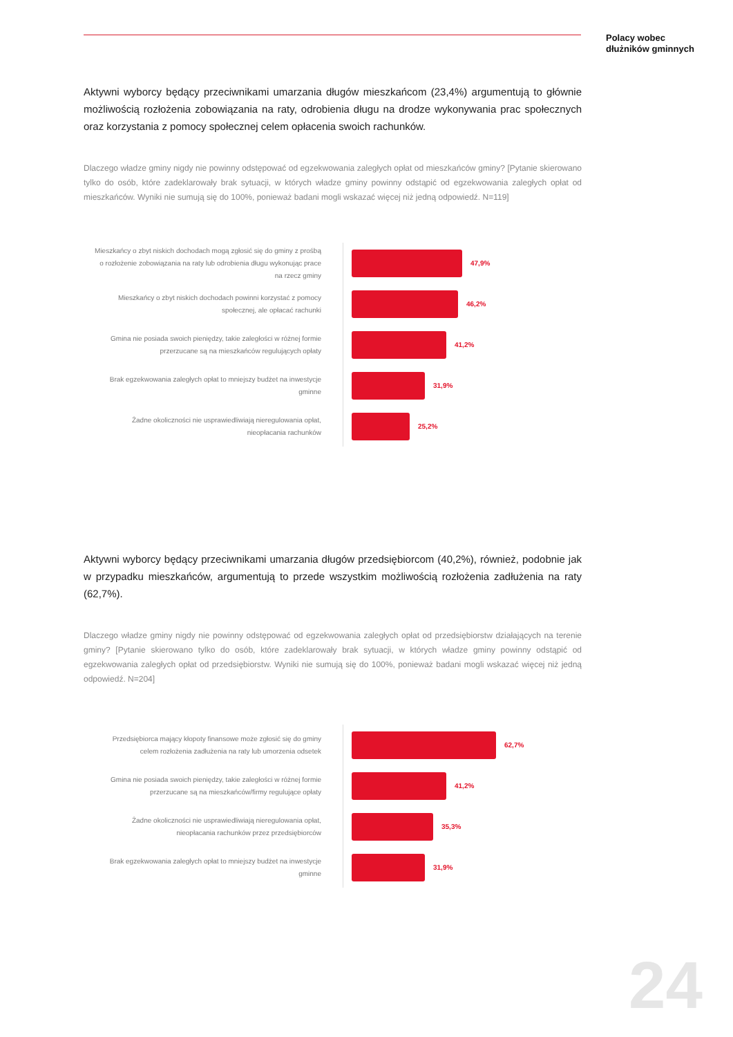Polacy wobec
dłużników gminnych
Aktywni wyborcy będący przeciwnikami umarzania długów mieszkańcom (23,4%) argumentują to głównie możliwością rozłożenia zobowiązania na raty, odrobienia długu na drodze wykonywania prac społecznych oraz korzystania z pomocy społecznej celem opłacenia swoich rachunków.
Dlaczego władze gminy nigdy nie powinny odstępować od egzekwowania zaległych opłat od mieszkańców gminy? [Pytanie skierowano tylko do osób, które zadeklarowały brak sytuacji, w których władze gminy powinny odstąpić od egzekwowania zaległych opłat od mieszkańców. Wyniki nie sumują się do 100%, ponieważ badani mogli wskazać więcej niż jedną odpowiedź. N=119]
Mieszkańcy o zbyt niskich dochodach mogą zgłosić się do gminy z prośbą o rozłożenie zobowiązania na raty lub odrobienia długu wykonując prace na rzecz gminy
47,9%
Mieszkańcy o zbyt niskich dochodach powinni korzystać z pomocy społecznej, ale opłacać rachunki
46,2%
Gmina nie posiada swoich pieniędzy, takie zaległości w różnej formie przerzucane są na mieszkańców regulujących opłaty
41,2%
Brak egzekwowania zaległych opłat to mniejszy budżet na inwestycje gminne
31,9%
Żadne okoliczności nie usprawiedliwiają nieregulowania opłat, nieopłacania rachunków
25,2%
Aktywni wyborcy będący przeciwnikami umarzania długów przedsiębiorcom (40,2%), również, podobnie jak w przypadku mieszkańców, argumentują to przede wszystkim możliwością rozłożenia zadłużenia na raty (62,7%).
Dlaczego władze gminy nigdy nie powinny odstępować od egzekwowania zaległych opłat od przedsiębiorstw działających na terenie gminy? [Pytanie skierowano tylko do osób, które zadeklarowały brak sytuacji, w których władze gminy powinny odstąpić od egzekwowania zaległych opłat od przedsiębiorstw. Wyniki nie sumują się do 100%, ponieważ badani mogli wskazać więcej niż jedną odpowiedź. N=204]
Przedsiębiorca mający kłopoty finansowe może zgłosić się do gminy celem rozłożenia zadłużenia na raty lub umorzenia odsetek
62,7%
Gmina nie posiada swoich pieniędzy, takie zaległości w różnej formie przerzucane są na mieszkańców/firmy regulujące opłaty
41,2%
Żadne okoliczności nie usprawiedliwiają nieregulowania opłat, nieopłacania rachunków przez przedsiębiorców
35,3%
Brak egzekwowania zaległych opłat to mniejszy budżet na inwestycje gminne
31,9%
24